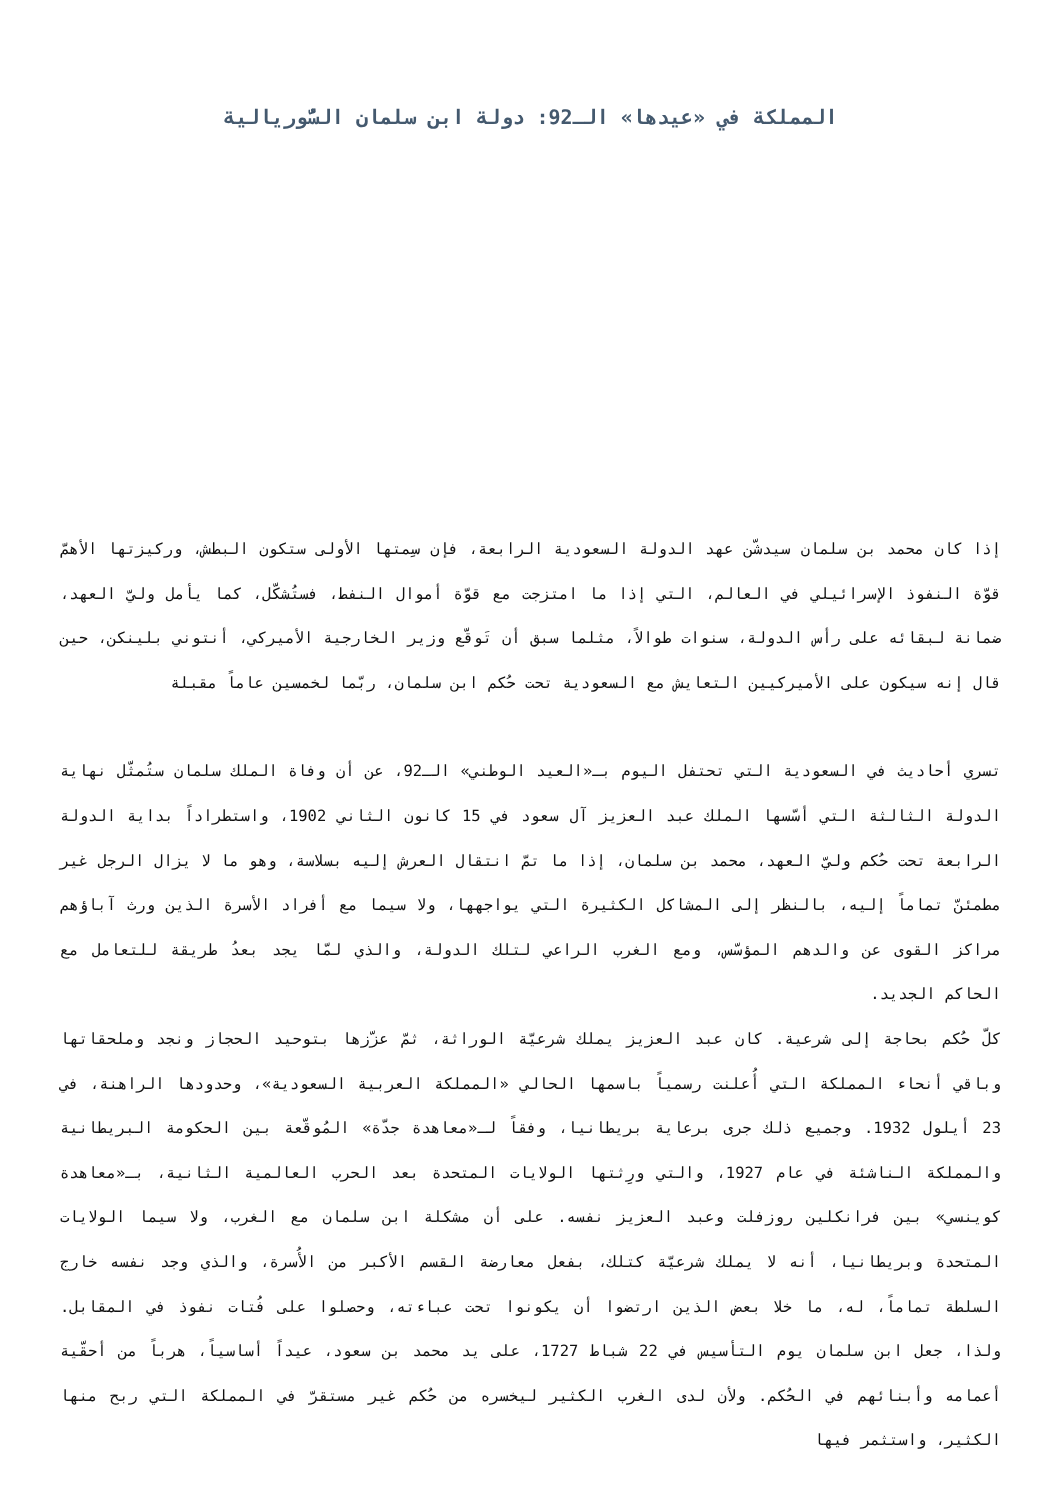المملكة في «عيدها» الـ92: دولة ابن سلمان السُّوريالية
إذا كان محمد بن سلمان سيدشّن عهد الدولة السعودية الرابعة، فإن سِمتها الأولى ستكون البطش، وركيزتها الأهمّ قوّة النفوذ الإسرائيلي في العالم، التي إذا ما امتزجت مع قوّة أموال النفط، فستُشكّل، كما يأمل وليّ العهد، ضمانة لبقائه على رأس الدولة، سنوات طوالاً، مثلما سبق أن تَوقّع وزير الخارجية الأميركي، أنتوني بلينكن، حين قال إنه سيكون على الأميركيين التعايش مع السعودية تحت حُكم ابن سلمان، ربّما لخمسين عاماً مقبلة
تسري أحاديث في السعودية التي تحتفل اليوم بـ«العيد الوطني» الـ92، عن أن وفاة الملك سلمان ستُمثّل نهاية الدولة الثالثة التي أسّسها الملك عبد العزيز آل سعود في 15 كانون الثاني 1902، واستطراداً بداية الدولة الرابعة تحت حُكم وليّ العهد، محمد بن سلمان، إذا ما تمّ انتقال العرش إليه بسلاسة، وهو ما لا يزال الرجل غير مطمئنّ تماماً إليه، بالنظر إلى المشاكل الكثيرة التي يواجهها، ولا سيما مع أفراد الأسرة الذين ورث آباؤهم مراكز القوى عن والدهم المؤسّس، ومع الغرب الراعي لتلك الدولة، والذي لمّا يجد بعدُ طريقة للتعامل مع الحاكم الجديد.
كلّ حُكم بحاجة إلى شرعية. كان عبد العزيز يملك شرعيّة الوراثة، ثمّ عزّزها بتوحيد الحجاز ونجد وملحقاتها وباقي أنحاء المملكة التي أُعلنت رسمياً باسمها الحالي «المملكة العربية السعودية»، وحدودها الراهنة، في 23 أيلول 1932. وجميع ذلك جرى برعاية بريطانيا، وفقاً لـ«معاهدة جدّة» المُوقّعة بين الحكومة البريطانية والمملكة الناشئة في عام 1927، والتي ورِثتها الولايات المتحدة بعد الحرب العالمية الثانية، بـ«معاهدة كوينسي» بين فرانكلين روزفلت وعبد العزيز نفسه. على أن مشكلة ابن سلمان مع الغرب، ولا سيما الولايات المتحدة وبريطانيا، أنه لا يملك شرعيّة كتلك، بفعل معارضة القسم الأكبر من الأُسرة، والذي وجد نفسه خارج السلطة تماماً، له، ما خلا بعض الذين ارتضوا أن يكونوا تحت عباءته، وحصلوا على فُتات نفوذ في المقابل. ولذا، جعل ابن سلمان يوم التأسيس في 22 شباط 1727، على يد محمد بن سعود، عيداً أساسياً، هرباً من أحقّية أعمامه وأبنائهم في الحُكم. ولأن لدى الغرب الكثير ليخسره من حُكم غير مستقرّ في المملكة التي ربح منها الكثير، واستثمر فيها